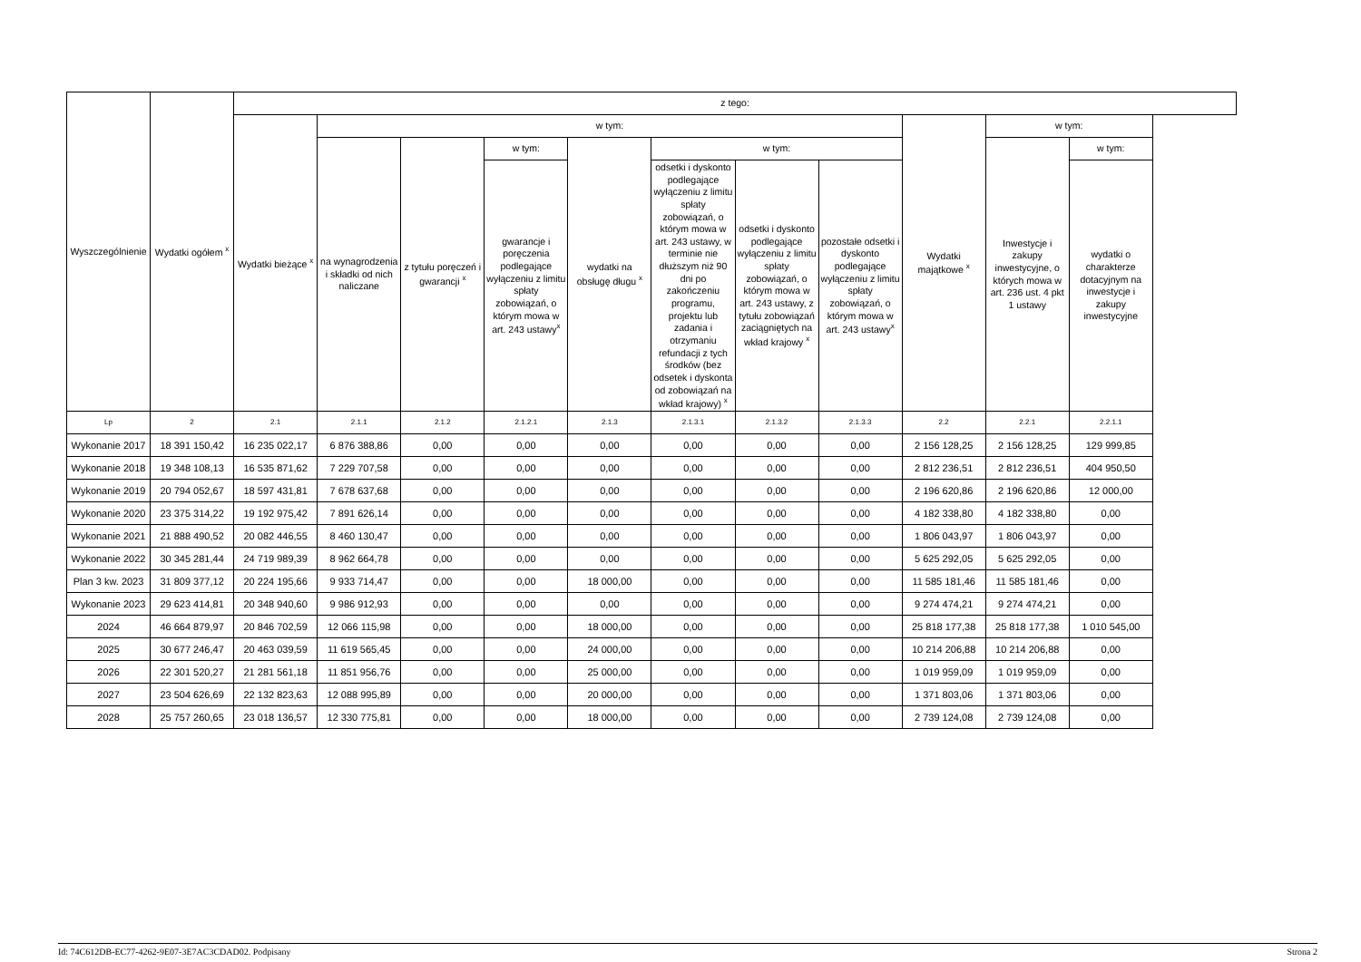| Wyszczególnienie | Wydatki ogółem <sup>x</sup> | z tego: | | | | | | | | | | |
| --- | --- | --- | --- | --- | --- | --- | --- | --- | --- | --- | --- | --- |
| | | Wydatki bieżące <sup>x</sup> | w tym: | | | | | | | Wydatki majątkowe <sup>x</sup> | w tym: | |
| | | | na wynagrodzenia i składki od nich naliczane | z tytułu poręczeń i gwarancji <sup>x</sup> | w tym: | wydatki na obsługę długu <sup>x</sup> | w tym: | | | | Inwestycje i zakupy inwestycyjne, o których mowa w art. 236 ust. 4 pkt 1 ustawy | w tym: |
| | | | | | gwarancje i poręczenia podlegające wyłączeniu z limitu spłaty zobowiązań, o którym mowa w art. 243 ustawy<sup>x</sup> | | odsetki i dyskonto podlegające wyłączeniu z limitu spłaty zobowiązań, o którym mowa w art. 243 ustawy, w terminie nie dłuższym niż 90 dni po zakończeniu programu, projektu lub zadania i otrzymaniu refundacji z tych środków (bez odsetek i dyskonta od zobowiązań na wkład krajowy) <sup>x</sup> | odsetki i dyskonto podlegające wyłączeniu z limitu spłaty zobowiązań, o którym mowa w art. 243 ustawy, z tytułu zobowiązań zaciągniętych na wkład krajowy <sup>x</sup> | pozostałe odsetki i dyskonto podlegające wyłączeniu z limitu spłaty zobowiązań, o którym mowa w art. 243 ustawy<sup>x</sup> | | | wydatki o charakterze dotacyjnym na inwestycje i zakupy inwestycyjne |
| Lp | 2 | 2.1 | 2.1.1 | 2.1.2 | 2.1.2.1 | 2.1.3 | 2.1.3.1 | 2.1.3.2 | 2.1.3.3 | 2.2 | 2.2.1 | 2.2.1.1 |
| Wykonanie 2017 | 18 391 150,42 | 16 235 022,17 | 6 876 388,86 | 0,00 | 0,00 | 0,00 | 0,00 | 0,00 | 0,00 | 2 156 128,25 | 2 156 128,25 | 129 999,85 |
| Wykonanie 2018 | 19 348 108,13 | 16 535 871,62 | 7 229 707,58 | 0,00 | 0,00 | 0,00 | 0,00 | 0,00 | 0,00 | 2 812 236,51 | 2 812 236,51 | 404 950,50 |
| Wykonanie 2019 | 20 794 052,67 | 18 597 431,81 | 7 678 637,68 | 0,00 | 0,00 | 0,00 | 0,00 | 0,00 | 0,00 | 2 196 620,86 | 2 196 620,86 | 12 000,00 |
| Wykonanie 2020 | 23 375 314,22 | 19 192 975,42 | 7 891 626,14 | 0,00 | 0,00 | 0,00 | 0,00 | 0,00 | 0,00 | 4 182 338,80 | 4 182 338,80 | 0,00 |
| Wykonanie 2021 | 21 888 490,52 | 20 082 446,55 | 8 460 130,47 | 0,00 | 0,00 | 0,00 | 0,00 | 0,00 | 0,00 | 1 806 043,97 | 1 806 043,97 | 0,00 |
| Wykonanie 2022 | 30 345 281,44 | 24 719 989,39 | 8 962 664,78 | 0,00 | 0,00 | 0,00 | 0,00 | 0,00 | 0,00 | 5 625 292,05 | 5 625 292,05 | 0,00 |
| Plan 3 kw. 2023 | 31 809 377,12 | 20 224 195,66 | 9 933 714,47 | 0,00 | 0,00 | 18 000,00 | 0,00 | 0,00 | 0,00 | 11 585 181,46 | 11 585 181,46 | 0,00 |
| Wykonanie 2023 | 29 623 414,81 | 20 348 940,60 | 9 986 912,93 | 0,00 | 0,00 | 0,00 | 0,00 | 0,00 | 0,00 | 9 274 474,21 | 9 274 474,21 | 0,00 |
| 2024 | 46 664 879,97 | 20 846 702,59 | 12 066 115,98 | 0,00 | 0,00 | 18 000,00 | 0,00 | 0,00 | 0,00 | 25 818 177,38 | 25 818 177,38 | 1 010 545,00 |
| 2025 | 30 677 246,47 | 20 463 039,59 | 11 619 565,45 | 0,00 | 0,00 | 24 000,00 | 0,00 | 0,00 | 0,00 | 10 214 206,88 | 10 214 206,88 | 0,00 |
| 2026 | 22 301 520,27 | 21 281 561,18 | 11 851 956,76 | 0,00 | 0,00 | 25 000,00 | 0,00 | 0,00 | 0,00 | 1 019 959,09 | 1 019 959,09 | 0,00 |
| 2027 | 23 504 626,69 | 22 132 823,63 | 12 088 995,89 | 0,00 | 0,00 | 20 000,00 | 0,00 | 0,00 | 0,00 | 1 371 803,06 | 1 371 803,06 | 0,00 |
| 2028 | 25 757 260,65 | 23 018 136,57 | 12 330 775,81 | 0,00 | 0,00 | 18 000,00 | 0,00 | 0,00 | 0,00 | 2 739 124,08 | 2 739 124,08 | 0,00 |
Id: 74C612DB-EC77-4262-9E07-3E7AC3CDAD02. Podpisany Strona 2